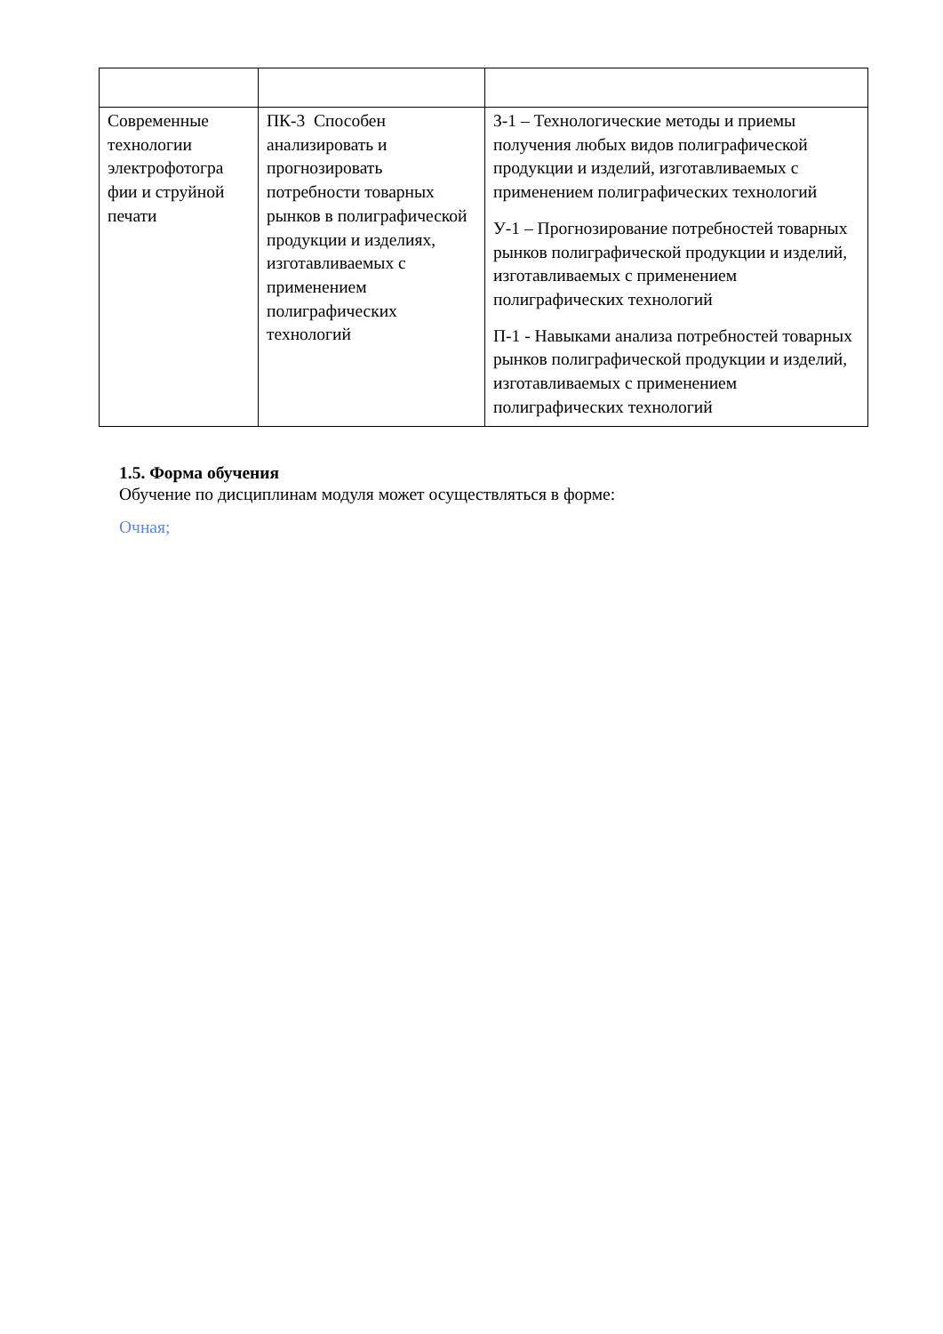| Современные технологии электрофотогра фии и струйной печати | ПК-3 Способен анализировать и прогнозировать потребности товарных рынков в полиграфической продукции и изделиях, изготавливаемых с применением полиграфических технологий | З-1 – Технологические методы и приемы получения любых видов полиграфической продукции и изделий, изготавливаемых с применением полиграфических технологий У-1 – Прогнозирование потребностей товарных рынков полиграфической продукции и изделий, изготавливаемых с применением полиграфических технологий П-1 - Навыками анализа потребностей товарных рынков полиграфической продукции и изделий, изготавливаемых с применением полиграфических технологий |
1.5. Форма обучения
Обучение по дисциплинам модуля может осуществляться в форме:
Очная;